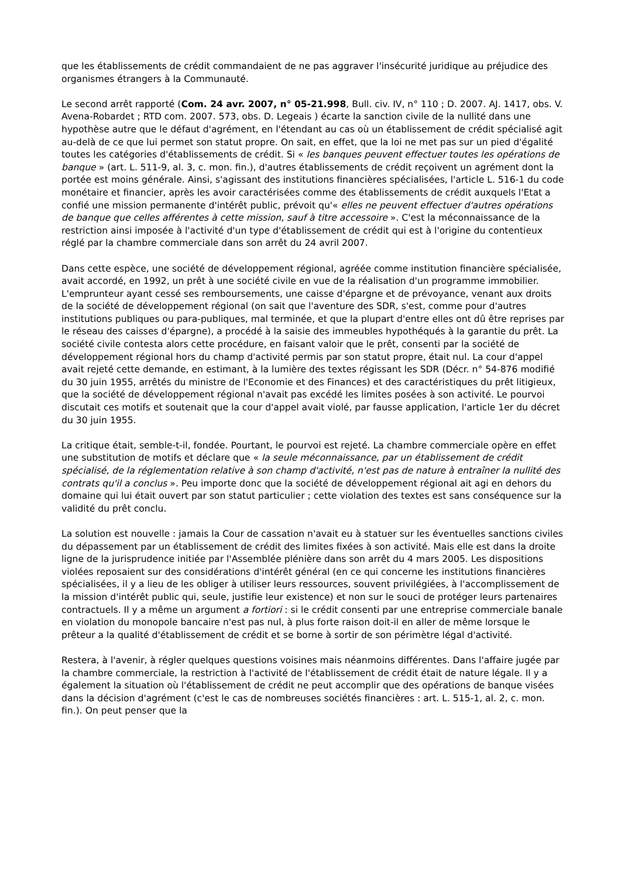que les établissements de crédit commandaient de ne pas aggraver l'insécurité juridique au préjudice des organismes étrangers à la Communauté.
Le second arrêt rapporté (Com. 24 avr. 2007, n° 05-21.998, Bull. civ. IV, n° 110 ; D. 2007. AJ. 1417, obs. V. Avena-Robardet ; RTD com. 2007. 573, obs. D. Legeais ) écarte la sanction civile de la nullité dans une hypothèse autre que le défaut d'agrément, en l'étendant au cas où un établissement de crédit spécialisé agit au-delà de ce que lui permet son statut propre. On sait, en effet, que la loi ne met pas sur un pied d'égalité toutes les catégories d'établissements de crédit. Si « les banques peuvent effectuer toutes les opérations de banque » (art. L. 511-9, al. 3, c. mon. fin.), d'autres établissements de crédit reçoivent un agrément dont la portée est moins générale. Ainsi, s'agissant des institutions financières spécialisées, l'article L. 516-1 du code monétaire et financier, après les avoir caractérisées comme des établissements de crédit auxquels l'Etat a confié une mission permanente d'intérêt public, prévoit qu'« elles ne peuvent effectuer d'autres opérations de banque que celles afférentes à cette mission, sauf à titre accessoire ». C'est la méconnaissance de la restriction ainsi imposée à l'activité d'un type d'établissement de crédit qui est à l'origine du contentieux réglé par la chambre commerciale dans son arrêt du 24 avril 2007.
Dans cette espèce, une société de développement régional, agréée comme institution financière spécialisée, avait accordé, en 1992, un prêt à une société civile en vue de la réalisation d'un programme immobilier. L'emprunteur ayant cessé ses remboursements, une caisse d'épargne et de prévoyance, venant aux droits de la société de développement régional (on sait que l'aventure des SDR, s'est, comme pour d'autres institutions publiques ou para-publiques, mal terminée, et que la plupart d'entre elles ont dû être reprises par le réseau des caisses d'épargne), a procédé à la saisie des immeubles hypothéqués à la garantie du prêt. La société civile contesta alors cette procédure, en faisant valoir que le prêt, consenti par la société de développement régional hors du champ d'activité permis par son statut propre, était nul. La cour d'appel avait rejeté cette demande, en estimant, à la lumière des textes régissant les SDR (Décr. n° 54-876 modifié du 30 juin 1955, arrêtés du ministre de l'Economie et des Finances) et des caractéristiques du prêt litigieux, que la société de développement régional n'avait pas excédé les limites posées à son activité. Le pourvoi discutait ces motifs et soutenait que la cour d'appel avait violé, par fausse application, l'article 1er du décret du 30 juin 1955.
La critique était, semble-t-il, fondée. Pourtant, le pourvoi est rejeté. La chambre commerciale opère en effet une substitution de motifs et déclare que « la seule méconnaissance, par un établissement de crédit spécialisé, de la réglementation relative à son champ d'activité, n'est pas de nature à entraîner la nullité des contrats qu'il a conclus ». Peu importe donc que la société de développement régional ait agi en dehors du domaine qui lui était ouvert par son statut particulier ; cette violation des textes est sans conséquence sur la validité du prêt conclu.
La solution est nouvelle : jamais la Cour de cassation n'avait eu à statuer sur les éventuelles sanctions civiles du dépassement par un établissement de crédit des limites fixées à son activité. Mais elle est dans la droite ligne de la jurisprudence initiée par l'Assemblée plénière dans son arrêt du 4 mars 2005. Les dispositions violées reposaient sur des considérations d'intérêt général (en ce qui concerne les institutions financières spécialisées, il y a lieu de les obliger à utiliser leurs ressources, souvent privilégiées, à l'accomplissement de la mission d'intérêt public qui, seule, justifie leur existence) et non sur le souci de protéger leurs partenaires contractuels. Il y a même un argument a fortiori : si le crédit consenti par une entreprise commerciale banale en violation du monopole bancaire n'est pas nul, à plus forte raison doit-il en aller de même lorsque le prêteur a la qualité d'établissement de crédit et se borne à sortir de son périmètre légal d'activité.
Restera, à l'avenir, à régler quelques questions voisines mais néanmoins différentes. Dans l'affaire jugée par la chambre commerciale, la restriction à l'activité de l'établissement de crédit était de nature légale. Il y a également la situation où l'établissement de crédit ne peut accomplir que des opérations de banque visées dans la décision d'agrément (c'est le cas de nombreuses sociétés financières : art. L. 515-1, al. 2, c. mon. fin.). On peut penser que la